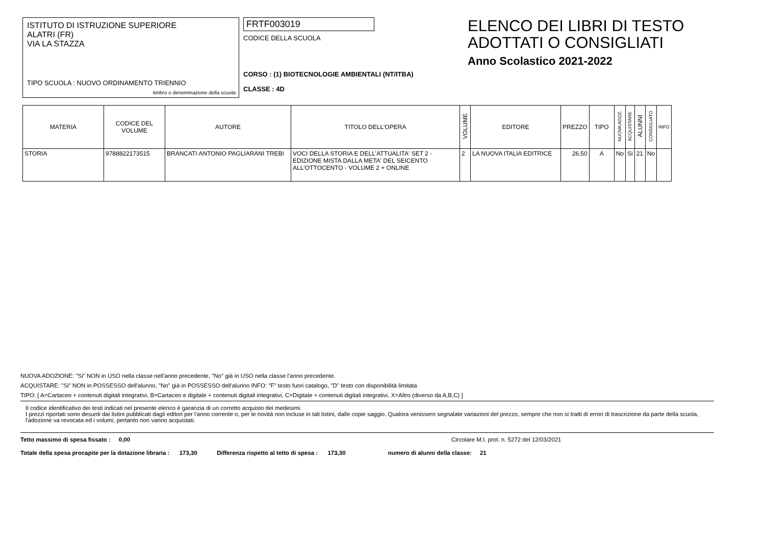ISTITUTO DI ISTRUZIONE SUPERIORE
ALATRI (FR)
VIA LA STAZZA
TIPO SCUOLA : NUOVO ORDINAMENTO TRIENNIO
timbro o denominazione della scuola
FRTF003019
CODICE DELLA SCUOLA
CORSO : (1) BIOTECNOLOGIE AMBIENTALI (NT/ITBA)
CLASSE : 4D
ELENCO DEI LIBRI DI TESTO
ADOTTATI O CONSIGLIATI
Anno Scolastico 2021-2022
| MATERIA | CODICE DEL VOLUME | AUTORE | TITOLO DELL'OPERA | VOLUME | EDITORE | PREZZO | TIPO | NUOVA ADOZ. | ACQUISTARE | ALUNNI | CONSIGLIATO | INFO |
| --- | --- | --- | --- | --- | --- | --- | --- | --- | --- | --- | --- | --- |
| STORIA | 9788822173515 | BRANCATI ANTONIO PAGLIARANI TREBI | VOCI DELLA STORIA E DELL'ATTUALITA' SET 2 - EDIZIONE MISTA DALLA META' DEL SEICENTO ALL'OTTOCENTO - VOLUME 2 + ONLINE | 2 | LA NUOVA ITALIA EDITRICE | 26,50 | A | No | Si | 21 | No | |
NUOVA ADOZIONE: "Si" NON in USO nella classe nell'anno precedente, "No" già in USO nella classe l'anno precedente.
ACQUISTARE: "Si" NON in POSSESSO dell'alunno, "No" già in POSSESSO dell'alunno INFO: "F" testo fuori catalogo, "D" testo con disponibilità limitata
TIPO: [ A=Cartaceo + contenuti digitali integrativi, B=Cartaceo e digitale + contenuti digitali integrativi, C=Digitale + contenuti digitali integrativi, X=Altro (diverso da A,B,C) ]
Il codice identificativo dei testi indicati nel presente elenco è garanzia di un corretto acquisto dei medesimi.
I prezzi riportati sono desunti dai listini pubblicati dagli editori per l'anno corrente o, per le novità non incluse in tali listini, dalle copie saggio. Qualora venissero segnalate variazioni del prezzo, sempre che non si tratti di errori di trascrizione da parte della scuola, l'adozione va revocata ed i volumi, pertanto non vanno acquistati.
Tetto massimo di spesa fissato : 0,00 Circolare M.I. prot. n. 5272 del 12/03/2021
Totale della spesa procapite per la dotazione libraria : 173,30 Differenza rispetto al tetto di spesa : 173,30 numero di alunni della classe: 21